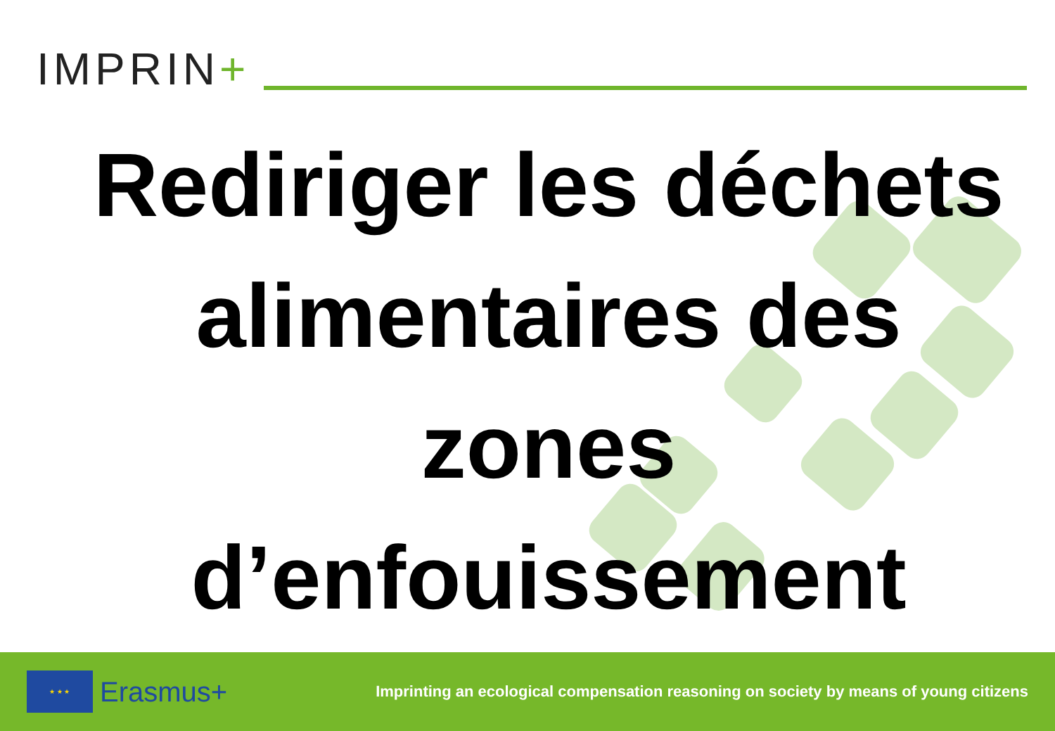IMPRIN+
Rediriger les déchets
alimentaires des
zones
d’enfouissement
★ ★ ★
Erasmus+
Imprinting an ecological compensation reasoning on society by means of young citizens